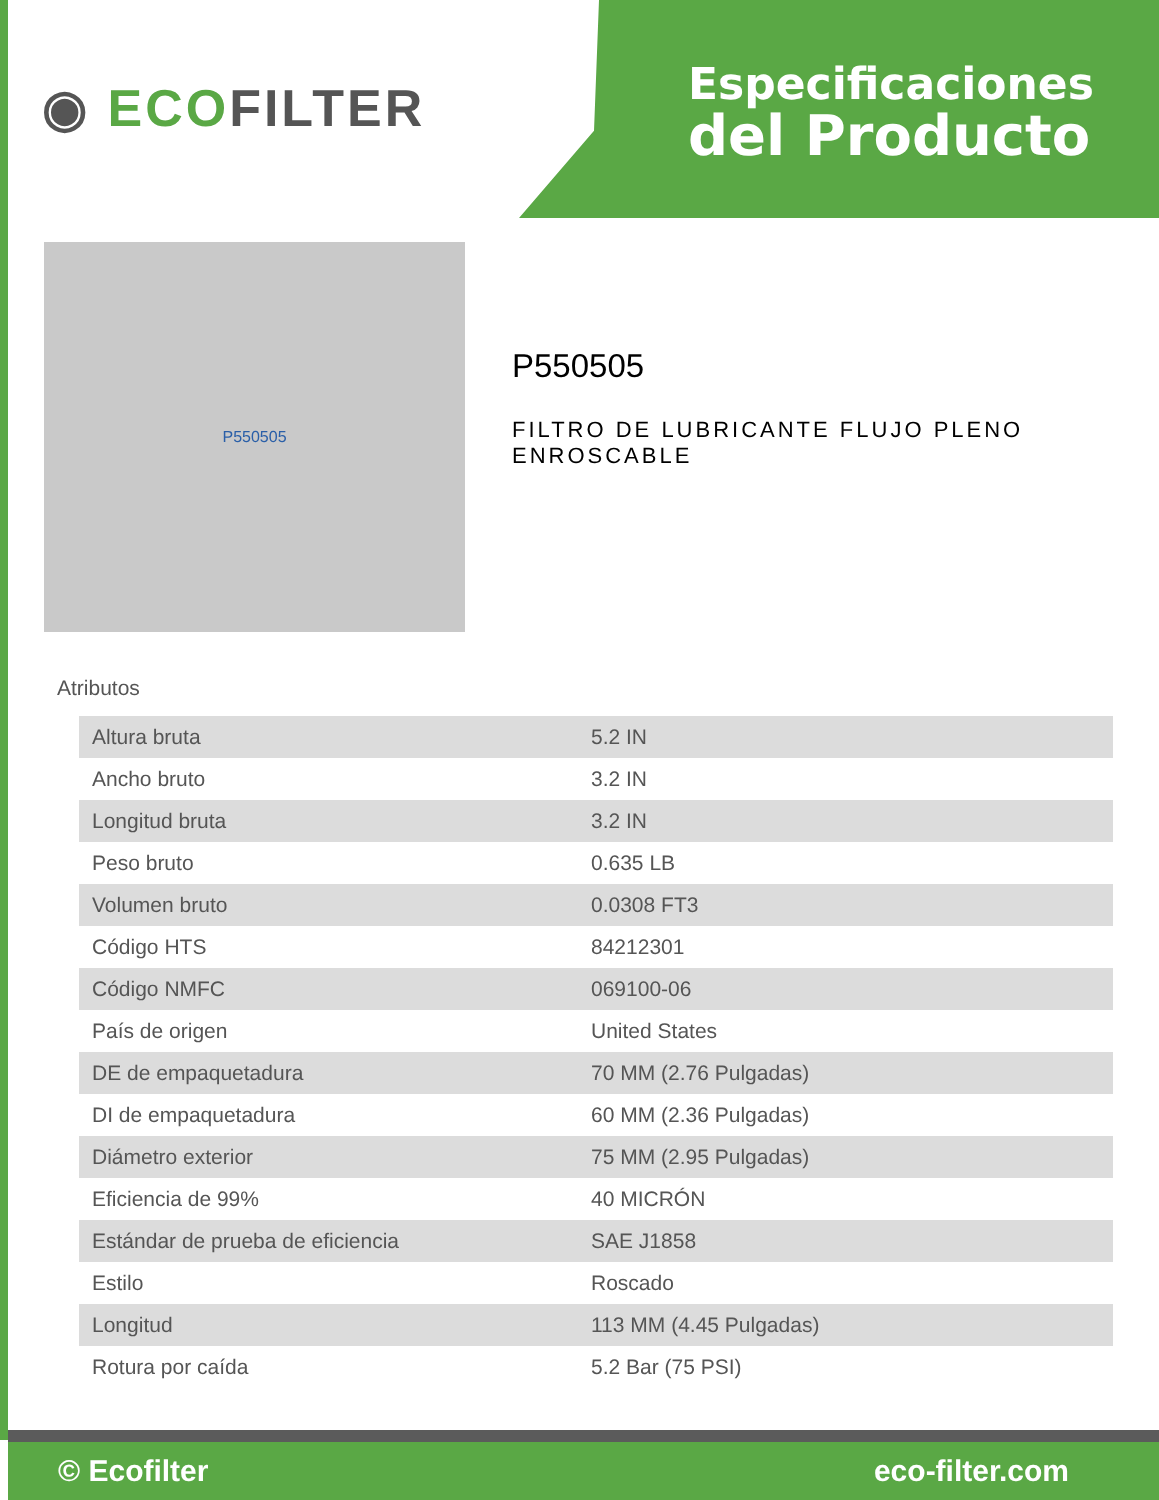◉ ECOFILTER
Especificaciones
del Producto
P550505
P550505
FILTRO DE LUBRICANTE FLUJO PLENO ENROSCABLE
Atributos
| Altura bruta | 5.2 IN |
| Ancho bruto | 3.2 IN |
| Longitud bruta | 3.2 IN |
| Peso bruto | 0.635 LB |
| Volumen bruto | 0.0308 FT3 |
| Código HTS | 84212301 |
| Código NMFC | 069100-06 |
| País de origen | United States |
| DE de empaquetadura | 70 MM (2.76 Pulgadas) |
| DI de empaquetadura | 60 MM (2.36 Pulgadas) |
| Diámetro exterior | 75 MM (2.95 Pulgadas) |
| Eficiencia de 99% | 40 MICRÓN |
| Estándar de prueba de eficiencia | SAE J1858 |
| Estilo | Roscado |
| Longitud | 113 MM (4.45 Pulgadas) |
| Rotura por caída | 5.2 Bar (75 PSI) |
© Ecofilter eco-filter.com